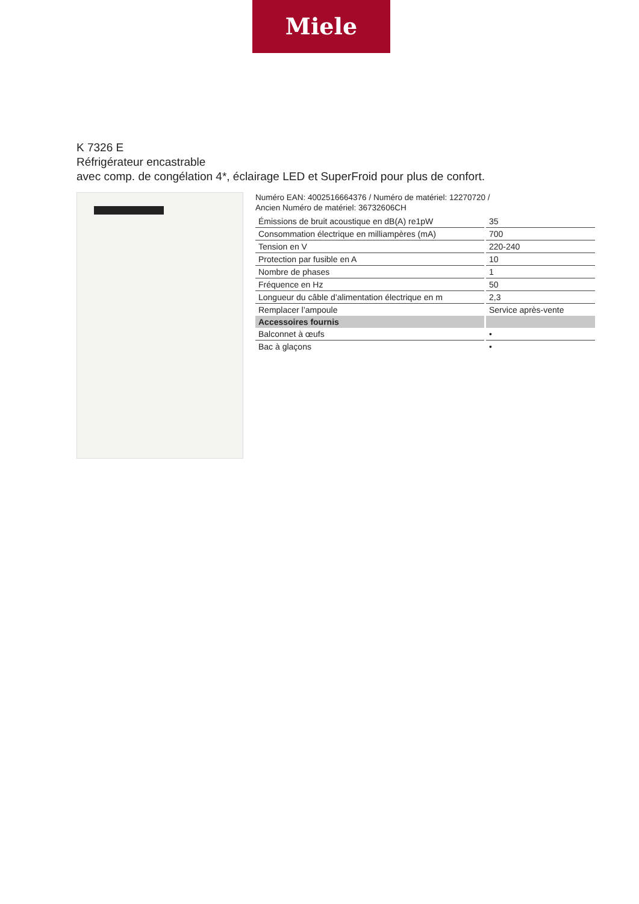Miele
K 7326 E
Réfrigérateur encastrable
avec comp. de congélation 4*, éclairage LED et SuperFroid pour plus de confort.
Numéro EAN: 4002516664376 / Numéro de matériel: 12270720 /
Ancien Numéro de matériel: 36732606CH
| Émissions de bruit acoustique en dB(A) re1pW | 35 |
| Consommation électrique en milliampères (mA) | 700 |
| Tension en V | 220-240 |
| Protection par fusible en A | 10 |
| Nombre de phases | 1 |
| Fréquence en Hz | 50 |
| Longueur du câble d’alimentation électrique en m | 2,3 |
| Remplacer l’ampoule | Service après-vente |
| Accessoires fournis | |
| Balconnet à œufs | • |
| Bac à glaçons | • |